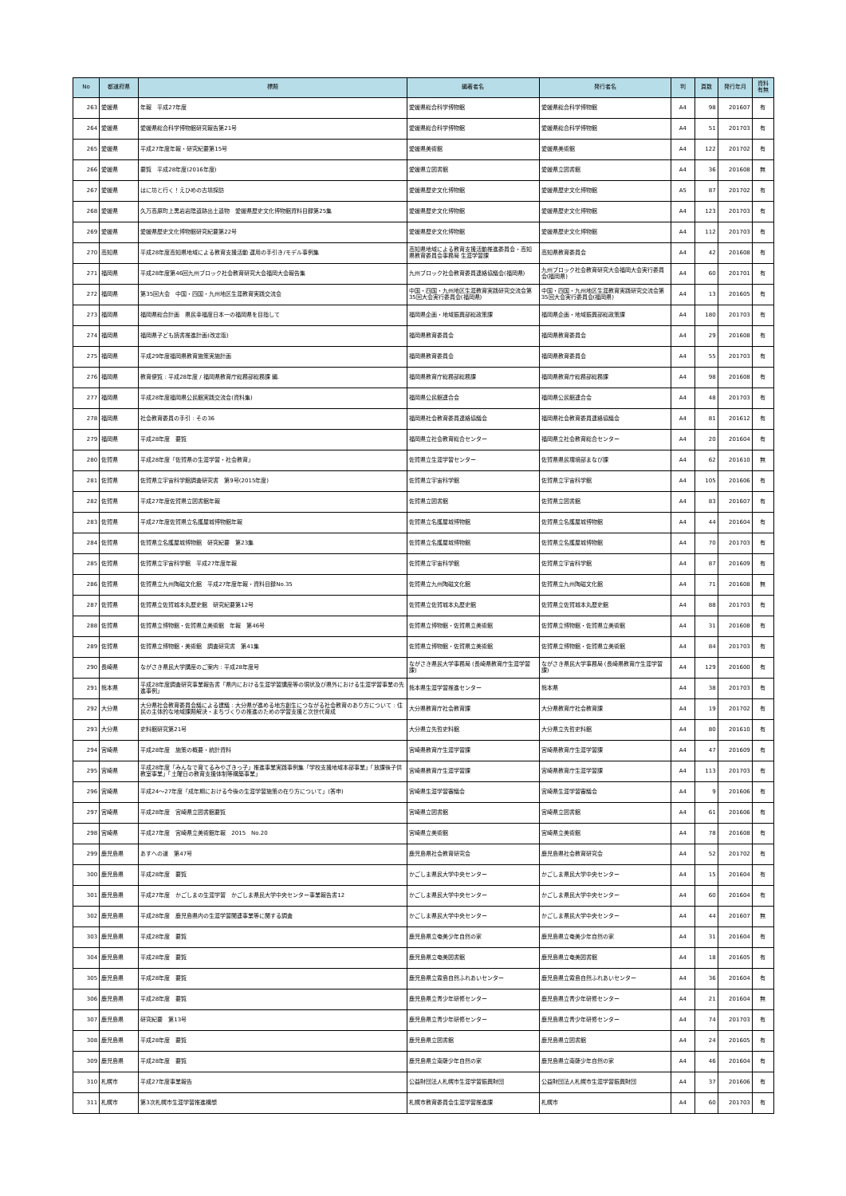| No | 都道府県 | 標題 | 編著者名 | 発行者名 | 判 | 頁数 | 発行年月 | 資料 有無 |
| --- | --- | --- | --- | --- | --- | --- | --- | --- |
| 263 | 愛媛県 | 年報 平成27年度 | 愛媛県総合科学博物館 | 愛媛県総合科学博物館 | A4 | 98 | 201607 | 有 |
| 264 | 愛媛県 | 愛媛県総合科学博物館研究報告第21号 | 愛媛県総合科学博物館 | 愛媛県総合科学博物館 | A4 | 51 | 201703 | 有 |
| 265 | 愛媛県 | 平成27年度年報・研究紀要第15号 | 愛媛県美術館 | 愛媛県美術館 | A4 | 122 | 201702 | 有 |
| 266 | 愛媛県 | 要覧 平成28年度(2016年度) | 愛媛県立図書館 | 愛媛県立図書館 | A4 | 36 | 201608 | 無 |
| 267 | 愛媛県 | はに坊と行く！えひめの古墳探訪 | 愛媛県歴史文化博物館 | 愛媛県歴史文化博物館 | A5 | 87 | 201702 | 有 |
| 268 | 愛媛県 | 久万高原町上黒岩岩陰遺跡出土遺物 愛媛県歴史文化博物館資料目録第25集 | 愛媛県歴史文化博物館 | 愛媛県歴史文化博物館 | A4 | 123 | 201703 | 有 |
| 269 | 愛媛県 | 愛媛県歴史文化博物館研究紀要第22号 | 愛媛県歴史文化博物館 | 愛媛県歴史文化博物館 | A4 | 112 | 201703 | 有 |
| 270 | 高知県 | 平成28年度高知県地域による教育支援活動 運用の手引き/モデル事例集 | 高知県地域による教育支援活動推進委員会・高知県教育委員会事務局 生涯学習課 | 高知県教育委員会 | A4 | 42 | 201608 | 有 |
| 271 | 福岡県 | 平成28年度第46回九州ブロック社会教育研究大会福岡大会報告集 | 九州ブロック社会教育委員連絡協議会(福岡県) | 九州ブロック社会教育研究大会福岡大会実行委員会(福岡県) | A4 | 60 | 201701 | 有 |
| 272 | 福岡県 | 第35回大会 中国・四国・九州地区生涯教育実践交流会 | 中国・四国・九州地区生涯教育実践研究交流会第35回大会実行委員会(福岡県) | 中国・四国・九州地区生涯教育実践研究交流会第35回大会実行委員会(福岡県) | A4 | 13 | 201605 | 有 |
| 273 | 福岡県 | 福岡県総合計画 県民幸福度日本一の福岡県を目指して | 福岡県企画・地域振興部総政策課 | 福岡県企画・地域振興部総政策課 | A4 | 180 | 201703 | 有 |
| 274 | 福岡県 | 福岡県子ども読書推進計画(改定版) | 福岡県教育委員会 | 福岡県教育委員会 | A4 | 29 | 201608 | 有 |
| 275 | 福岡県 | 平成29年度福岡県教育施策実施計画 | 福岡県教育委員会 | 福岡県教育委員会 | A4 | 55 | 201703 | 有 |
| 276 | 福岡県 | 教育便覧 : 平成28年度 / 福岡県教育庁総務部総務課 編. | 福岡県教育庁総務部総務課 | 福岡県教育庁総務部総務課 | A4 | 98 | 201608 | 有 |
| 277 | 福岡県 | 平成28年度福岡県公民館実践交流会(資料集) | 福岡県公民館連合会 | 福岡県公民館連合会 | A4 | 48 | 201703 | 有 |
| 278 | 福岡県 | 社会教育委員の手引 : その36 | 福岡県社会教育委員連絡協議会 | 福岡県社会教育委員連絡協議会 | A4 | 81 | 201612 | 有 |
| 279 | 福岡県 | 平成28年度 要覧 | 福岡県立社会教育総合センター | 福岡県立社会教育総合センター | A4 | 20 | 201604 | 有 |
| 280 | 佐賀県 | 平成28年度「佐賀県の生涯学習・社会教育」 | 佐賀県立生涯学習センター | 佐賀県県民環境部まなび課 | A4 | 62 | 201610 | 無 |
| 281 | 佐賀県 | 佐賀県立宇宙科学館調査研究書 第9号(2015年度) | 佐賀県立宇宙科学館 | 佐賀県立宇宙科学館 | A4 | 105 | 201606 | 有 |
| 282 | 佐賀県 | 平成27年度佐賀県立図書館年報 | 佐賀県立図書館 | 佐賀県立図書館 | A4 | 83 | 201607 | 有 |
| 283 | 佐賀県 | 平成27年度佐賀県立名護屋城博物館年報 | 佐賀県立名護屋城博物館 | 佐賀県立名護屋城博物館 | A4 | 44 | 201604 | 有 |
| 284 | 佐賀県 | 佐賀県立名護屋城博物館 研究紀要 第23集 | 佐賀県立名護屋城博物館 | 佐賀県立名護屋城博物館 | A4 | 70 | 201703 | 有 |
| 285 | 佐賀県 | 佐賀県立宇宙科学館 平成27年度年報 | 佐賀県立宇宙科学館 | 佐賀県立宇宙科学館 | A4 | 87 | 201609 | 有 |
| 286 | 佐賀県 | 佐賀県立九州陶磁文化館 平成27年度年報・資料目録No.35 | 佐賀県立九州陶磁文化館 | 佐賀県立九州陶磁文化館 | A4 | 71 | 201608 | 無 |
| 287 | 佐賀県 | 佐賀県立佐賀城本丸歴史館 研究紀要第12号 | 佐賀県立佐賀城本丸歴史館 | 佐賀県立佐賀城本丸歴史館 | A4 | 88 | 201703 | 有 |
| 288 | 佐賀県 | 佐賀県立博物館・佐賀県立美術館 年報 第46号 | 佐賀県立博物館・佐賀県立美術館 | 佐賀県立博物館・佐賀県立美術館 | A4 | 31 | 201608 | 有 |
| 289 | 佐賀県 | 佐賀県立博物館・美術館 調査研究書 第41集 | 佐賀県立博物館・佐賀県立美術館 | 佐賀県立博物館・佐賀県立美術館 | A4 | 84 | 201703 | 有 |
| 290 | 長崎県 | ながさき県民大学講座のご案内 : 平成28年度号 | ながさき県民大学事務局 (長崎県教育庁生涯学習課) | ながさき県民大学事務局 (長崎県教育庁生涯学習課) | A4 | 129 | 201600 | 有 |
| 291 | 熊本県 | 平成28年度調査研究事業報告書「県内における生涯学習講座等の現状及び県外における生涯学習事業の先進事例」 | 熊本県生涯学習推進センター | 熊本県 | A4 | 38 | 201703 | 有 |
| 292 | 大分県 | 大分県社会教育委員会議による建議 : 大分県が進める地方創生につながる社会教育のあり方について : 住民の主体的な地域課題解決・まちづくりの推進のための学習支援と次世代育成 | 大分県教育庁社会教育課 | 大分県教育庁社会教育課 | A4 | 19 | 201702 | 有 |
| 293 | 大分県 | 史料館研究第21号 | 大分県立先哲史料館 | 大分県立先哲史料館 | A4 | 80 | 201610 | 有 |
| 294 | 宮崎県 | 平成28年度 施策の概要・統計資料 | 宮崎県教育庁生涯学習課 | 宮崎県教育庁生涯学習課 | A4 | 47 | 201609 | 有 |
| 295 | 宮崎県 | 平成28年度「みんなで育てるみやざきっ子」推進事業実践事例集「学校支援地域本部事業」「放課後子供教室事業」「土曜日の教育支援体制等構築事業」 | 宮崎県教育庁生涯学習課 | 宮崎県教育庁生涯学習課 | A4 | 113 | 201703 | 有 |
| 296 | 宮崎県 | 平成24～27年度「成年期における今後の生涯学習施策の在り方について」(答申) | 宮崎県生涯学習審議会 | 宮崎県生涯学習審議会 | A4 | 9 | 201606 | 有 |
| 297 | 宮崎県 | 平成28年度 宮崎県立図書館要覧 | 宮崎県立図書館 | 宮崎県立図書館 | A4 | 61 | 201606 | 有 |
| 298 | 宮崎県 | 平成27年度 宮崎県立美術館年報 2015 No.20 | 宮崎県立美術館 | 宮崎県立美術館 | A4 | 78 | 201608 | 有 |
| 299 | 鹿児島県 | あすへの道 第47号 | 鹿児島県社会教育研究会 | 鹿児島県社会教育研究会 | A4 | 52 | 201702 | 有 |
| 300 | 鹿児島県 | 平成28年度 要覧 | かごしま県民大学中央センター | かごしま県民大学中央センター | A4 | 15 | 201604 | 有 |
| 301 | 鹿児島県 | 平成27年度 かごしまの生涯学習 かごしま県民大学中央センター事業報告書12 | かごしま県民大学中央センター | かごしま県民大学中央センター | A4 | 60 | 201604 | 有 |
| 302 | 鹿児島県 | 平成28年度 鹿児島県内の生涯学習関連事業等に関する調査 | かごしま県民大学中央センター | かごしま県民大学中央センター | A4 | 44 | 201607 | 無 |
| 303 | 鹿児島県 | 平成28年度 要覧 | 鹿児島県立奄美少年自然の家 | 鹿児島県立奄美少年自然の家 | A4 | 31 | 201604 | 有 |
| 304 | 鹿児島県 | 平成28年度 要覧 | 鹿児島県立奄美図書館 | 鹿児島県立奄美図書館 | A4 | 18 | 201605 | 有 |
| 305 | 鹿児島県 | 平成28年度 要覧 | 鹿児島県立霧島自然ふれあいセンター | 鹿児島県立霧島自然ふれあいセンター | A4 | 36 | 201604 | 有 |
| 306 | 鹿児島県 | 平成28年度 要覧 | 鹿児島県立青少年研修センター | 鹿児島県立青少年研修センター | A4 | 21 | 201604 | 無 |
| 307 | 鹿児島県 | 研究紀要 第13号 | 鹿児島県立青少年研修センター | 鹿児島県立青少年研修センター | A4 | 74 | 201703 | 有 |
| 308 | 鹿児島県 | 平成28年度 要覧 | 鹿児島県立図書館 | 鹿児島県立図書館 | A4 | 24 | 201605 | 有 |
| 309 | 鹿児島県 | 平成28年度 要覧 | 鹿児島県立南薩少年自然の家 | 鹿児島県立南薩少年自然の家 | A4 | 46 | 201604 | 有 |
| 310 | 札幌市 | 平成27年度事業報告 | 公益財団法人札幌市生涯学習振興財団 | 公益財団法人札幌市生涯学習振興財団 | A4 | 37 | 201606 | 有 |
| 311 | 札幌市 | 第3次札幌市生涯学習推進構想 | 札幌市教育委員会生涯学習推進課 | 札幌市 | A4 | 60 | 201703 | 有 |